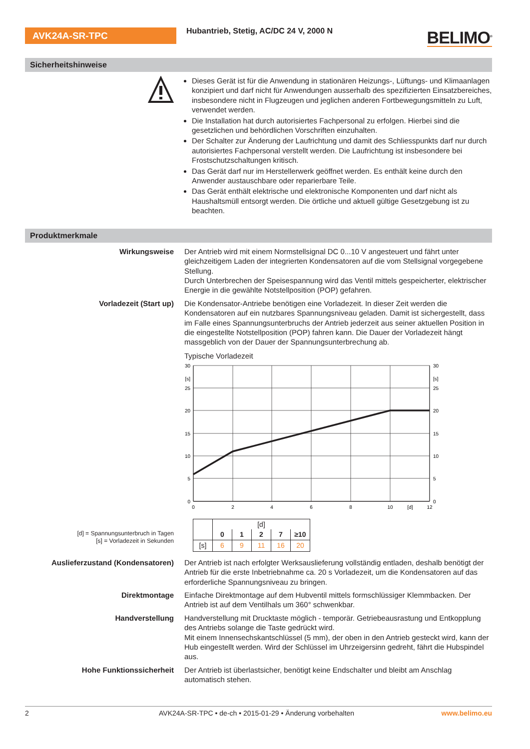AVK24A-SR-TPC
Hubantrieb, Stetig, AC/DC 24 V, 2000 N
BELIMO<sup>®</sup>
Sicherheitshinweise
Dieses Gerät ist für die Anwendung in stationären Heizungs-, Lüftungs- und Klimaanlagen konzipiert und darf nicht für Anwendungen ausserhalb des spezifizierten Einsatzbereiches, insbesondere nicht in Flugzeugen und jeglichen anderen Fortbewegungsmitteln zu Luft, verwendet werden.
Die Installation hat durch autorisiertes Fachpersonal zu erfolgen. Hierbei sind die gesetzlichen und behördlichen Vorschriften einzuhalten.
Der Schalter zur Änderung der Laufrichtung und damit des Schliesspunkts darf nur durch autorisiertes Fachpersonal verstellt werden. Die Laufrichtung ist insbesondere bei Frostschutzschaltungen kritisch.
Das Gerät darf nur im Herstellerwerk geöffnet werden. Es enthält keine durch den Anwender austauschbare oder reparierbare Teile.
Das Gerät enthält elektrische und elektronische Komponenten und darf nicht als Haushaltsmüll entsorgt werden. Die örtliche und aktuell gültige Gesetzgebung ist zu beachten.
Produktmerkmale
Wirkungsweise Der Antrieb wird mit einem Normstellsignal DC 0...10 V angesteuert und fährt unter gleichzeitigem Laden der integrierten Kondensatoren auf die vom Stellsignal vorgegebene Stellung.
Durch Unterbrechen der Speisespannung wird das Ventil mittels gespeicherter, elektrischer Energie in die gewählte Notstellposition (POP) gefahren.
Vorladezeit (Start up) Die Kondensator-Antriebe benötigen eine Vorladezeit. In dieser Zeit werden die Kondensatoren auf ein nutzbares Spannungsniveau geladen. Damit ist sichergestellt, dass im Falle eines Spannungsunterbruchs der Antrieb jederzeit aus seiner aktuellen Position in die eingestellte Notstellposition (POP) fahren kann. Die Dauer der Vorladezeit hängt massgeblich von der Dauer der Spannungsunterbrechung ab.
Typische Vorladezeit
30
[s]
25
20
15
10
5
0
30
[s]
25
20
15
10
5
0
0
2
4
6
8
10
[d]
12
[d] = Spannungsunterbruch in Tagen
[s] = Vorladezeit in Sekunden
| | [d] | | | | |
| | 0 | 1 | 2 | 7 | ≥10 |
| [s] | 6 | 9 | 11 | 16 | 20 |
Auslieferzustand (Kondensatoren) Der Antrieb ist nach erfolgter Werksauslieferung vollständig entladen, deshalb benötigt der Antrieb für die erste Inbetriebnahme ca. 20 s Vorladezeit, um die Kondensatoren auf das erforderliche Spannungsniveau zu bringen.
Direktmontage Einfache Direktmontage auf dem Hubventil mittels formschlüssiger Klemmbacken. Der Antrieb ist auf dem Ventilhals um 360° schwenkbar.
Handverstellung Handverstellung mit Drucktaste möglich - temporär. Getriebeausrastung und Entkopplung des Antriebs solange die Taste gedrückt wird.
Mit einem Innensechskantschlüssel (5 mm), der oben in den Antrieb gesteckt wird, kann der Hub eingestellt werden. Wird der Schlüssel im Uhrzeigersinn gedreht, fährt die Hubspindel aus.
Hohe Funktionssicherheit Der Antrieb ist überlastsicher, benötigt keine Endschalter und bleibt am Anschlag automatisch stehen.
2 AVK24A-SR-TPC • de-ch • 2015-01-29 • Änderung vorbehalten www.belimo.eu